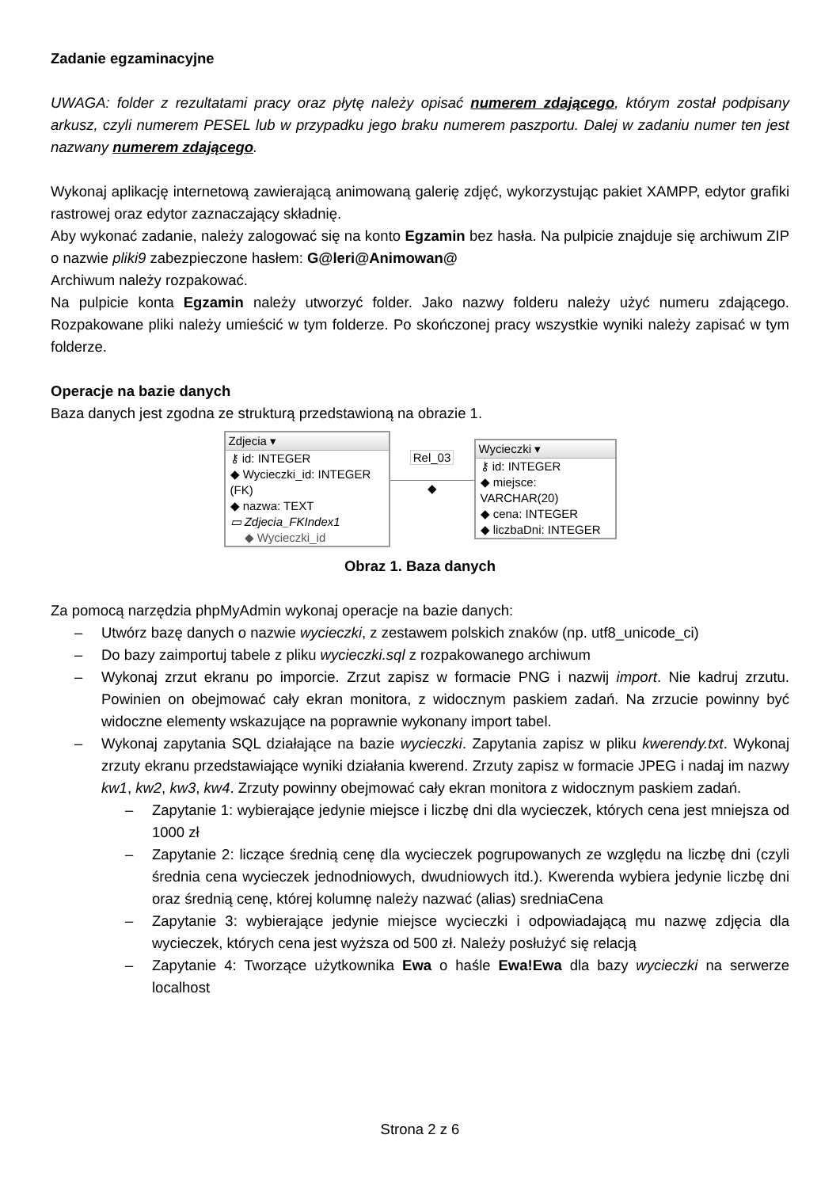Zadanie egzaminacyjne
UWAGA: folder z rezultatami pracy oraz płytę należy opisać numerem zdającego, którym został podpisany arkusz, czyli numerem PESEL lub w przypadku jego braku numerem paszportu. Dalej w zadaniu numer ten jest nazwany numerem zdającego.
Wykonaj aplikację internetową zawierającą animowaną galerię zdjęć, wykorzystując pakiet XAMPP, edytor grafiki rastrowej oraz edytor zaznaczający składnię.
Aby wykonać zadanie, należy zalogować się na konto Egzamin bez hasła. Na pulpicie znajduje się archiwum ZIP o nazwie pliki9 zabezpieczone hasłem: G@leri@Animowan@
Archiwum należy rozpakować.
Na pulpicie konta Egzamin należy utworzyć folder. Jako nazwy folderu należy użyć numeru zdającego. Rozpakowane pliki należy umieścić w tym folderze. Po skończonej pracy wszystkie wyniki należy zapisać w tym folderze.
Operacje na bazie danych
Baza danych jest zgodna ze strukturą przedstawioną na obrazie 1.
Zdjecia ▾
⚷ id: INTEGER
◆ Wycieczki_id: INTEGER (FK)
◆ nazwa: TEXT
▭ Zdjecia_FKIndex1
◆ Wycieczki_id
Rel_03
◆
Wycieczki ▾
⚷ id: INTEGER
◆ miejsce: VARCHAR(20)
◆ cena: INTEGER
◆ liczbaDni: INTEGER
Obraz 1. Baza danych
Za pomocą narzędzia phpMyAdmin wykonaj operacje na bazie danych:
– Utwórz bazę danych o nazwie wycieczki, z zestawem polskich znaków (np. utf8_unicode_ci)
– Do bazy zaimportuj tabele z pliku wycieczki.sql z rozpakowanego archiwum
– Wykonaj zrzut ekranu po imporcie. Zrzut zapisz w formacie PNG i nazwij import. Nie kadruj zrzutu. Powinien on obejmować cały ekran monitora, z widocznym paskiem zadań. Na zrzucie powinny być widoczne elementy wskazujące na poprawnie wykonany import tabel.
– Wykonaj zapytania SQL działające na bazie wycieczki. Zapytania zapisz w pliku kwerendy.txt. Wykonaj zrzuty ekranu przedstawiające wyniki działania kwerend. Zrzuty zapisz w formacie JPEG i nadaj im nazwy kw1, kw2, kw3, kw4. Zrzuty powinny obejmować cały ekran monitora z widocznym paskiem zadań.
– Zapytanie 1: wybierające jedynie miejsce i liczbę dni dla wycieczek, których cena jest mniejsza od 1000 zł
– Zapytanie 2: liczące średnią cenę dla wycieczek pogrupowanych ze względu na liczbę dni (czyli średnia cena wycieczek jednodniowych, dwudniowych itd.). Kwerenda wybiera jedynie liczbę dni oraz średnią cenę, której kolumnę należy nazwać (alias) sredniaCena
– Zapytanie 3: wybierające jedynie miejsce wycieczki i odpowiadającą mu nazwę zdjęcia dla wycieczek, których cena jest wyższa od 500 zł. Należy posłużyć się relacją
– Zapytanie 4: Tworzące użytkownika Ewa o haśle Ewa!Ewa dla bazy wycieczki na serwerze localhost
Strona 2 z 6